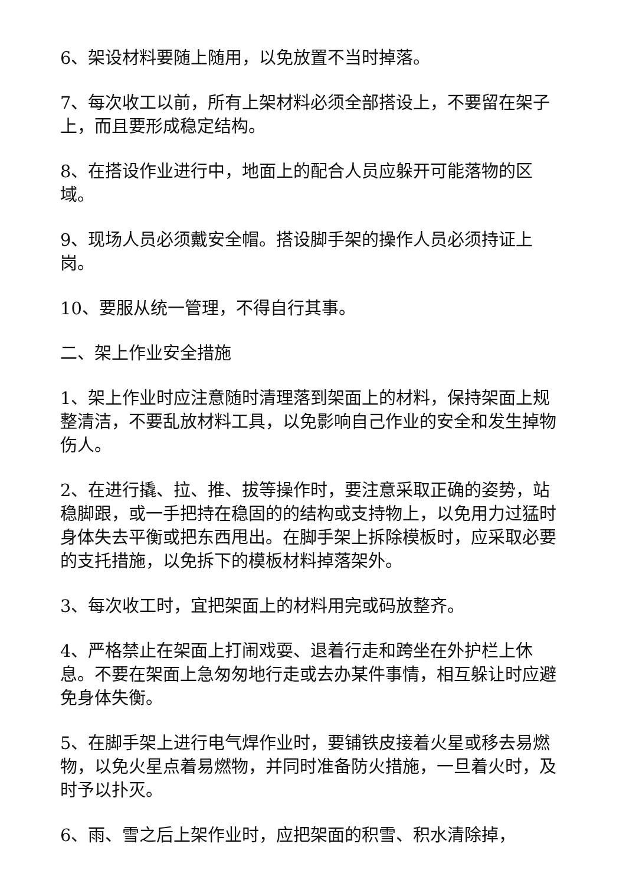6、架设材料要随上随用，以免放置不当时掉落。
7、每次收工以前，所有上架材料必须全部搭设上，不要留在架子上，而且要形成稳定结构。
8、在搭设作业进行中，地面上的配合人员应躲开可能落物的区域。
9、现场人员必须戴安全帽。搭设脚手架的操作人员必须持证上岗。
10、要服从统一管理，不得自行其事。
二、架上作业安全措施
1、架上作业时应注意随时清理落到架面上的材料，保持架面上规整清洁，不要乱放材料工具，以免影响自己作业的安全和发生掉物伤人。
2、在进行撬、拉、推、拔等操作时，要注意采取正确的姿势，站稳脚跟，或一手把持在稳固的的结构或支持物上，以免用力过猛时身体失去平衡或把东西甩出。在脚手架上拆除模板时，应采取必要的支托措施，以免拆下的模板材料掉落架外。
3、每次收工时，宜把架面上的材料用完或码放整齐。
4、严格禁止在架面上打闹戏耍、退着行走和跨坐在外护栏上休息。不要在架面上急匆匆地行走或去办某件事情，相互躲让时应避免身体失衡。
5、在脚手架上进行电气焊作业时，要铺铁皮接着火星或移去易燃物，以免火星点着易燃物，并同时准备防火措施，一旦着火时，及时予以扑灭。
6、雨、雪之后上架作业时，应把架面的积雪、积水清除掉，